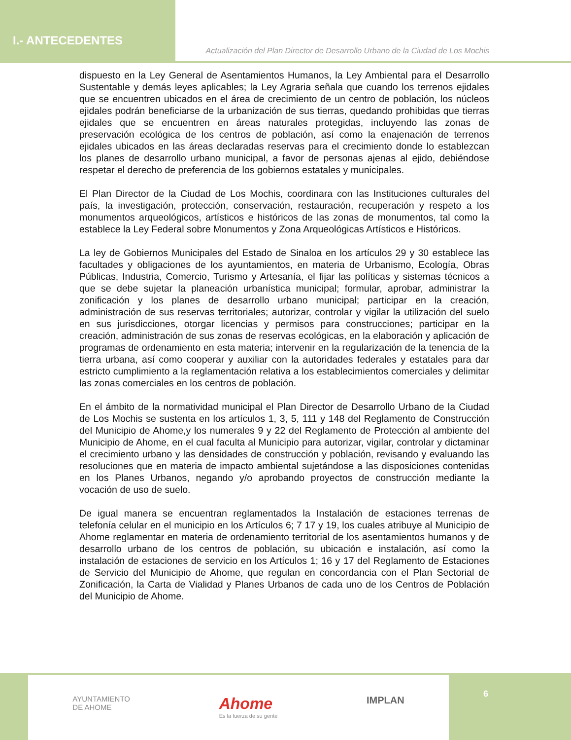I.- ANTECEDENTES
Actualización del Plan Director de Desarrollo Urbano de la Ciudad de Los Mochis
dispuesto en la Ley General de Asentamientos Humanos, la Ley Ambiental para el Desarrollo Sustentable y demás leyes aplicables; la Ley Agraria señala que cuando los terrenos ejidales que se encuentren ubicados en el área de crecimiento de un centro de población, los núcleos ejidales podrán beneficiarse de la urbanización de sus tierras, quedando prohibidas que tierras ejidales que se encuentren en áreas naturales protegidas, incluyendo las zonas de preservación ecológica de los centros de población, así como la enajenación de terrenos ejidales ubicados en las áreas declaradas reservas para el crecimiento donde lo establezcan los planes de desarrollo urbano municipal, a favor de personas ajenas al ejido, debiéndose respetar el derecho de preferencia de los gobiernos estatales y municipales.
El Plan Director de la Ciudad de Los Mochis, coordinara con las Instituciones culturales del país, la investigación, protección, conservación, restauración, recuperación y respeto a los monumentos arqueológicos, artísticos e históricos de las zonas de monumentos, tal como la establece la Ley Federal sobre Monumentos y Zona Arqueológicas Artísticos e Históricos.
La ley de Gobiernos Municipales del Estado de Sinaloa en los artículos 29 y 30 establece las facultades y obligaciones de los ayuntamientos, en materia de Urbanismo, Ecología, Obras Públicas, Industria, Comercio, Turismo y Artesanía, el fijar las políticas y sistemas técnicos a que se debe sujetar la planeación urbanística municipal; formular, aprobar, administrar la zonificación y los planes de desarrollo urbano municipal; participar en la creación, administración de sus reservas territoriales; autorizar, controlar y vigilar la utilización del suelo en sus jurisdicciones, otorgar licencias y permisos para construcciones; participar en la creación, administración de sus zonas de reservas ecológicas, en la elaboración y aplicación de programas de ordenamiento en esta materia; intervenir en la regularización de la tenencia de la tierra urbana, así como cooperar y auxiliar con la autoridades federales y estatales para dar estricto cumplimiento a la reglamentación relativa a los establecimientos comerciales y delimitar las zonas comerciales en los centros de población.
En el ámbito de la normatividad municipal el Plan Director de Desarrollo Urbano de la Ciudad de Los Mochis se sustenta en los artículos 1, 3, 5, 111 y 148 del Reglamento de Construcción del Municipio de Ahome,y los numerales 9 y 22 del Reglamento de Protección al ambiente del Municipio de Ahome, en el cual faculta al Municipio para autorizar, vigilar, controlar y dictaminar el crecimiento urbano y las densidades de construcción y población, revisando y evaluando las resoluciones que en materia de impacto ambiental sujetándose a las disposiciones contenidas en los Planes Urbanos, negando y/o aprobando proyectos de construcción mediante la vocación de uso de suelo.
De igual manera se encuentran reglamentados la Instalación de estaciones terrenas de telefonía celular en el municipio en los Artículos 6; 7 17 y 19, los cuales atribuye al Municipio de Ahome reglamentar en materia de ordenamiento territorial de los asentamientos humanos y de desarrollo urbano de los centros de población, su ubicación e instalación, así como la instalación de estaciones de servicio en los Artículos 1; 16 y 17 del Reglamento de Estaciones de Servicio del Municipio de Ahome, que regulan en concordancia con el Plan Sectorial de Zonificación, la Carta de Vialidad y Planes Urbanos de cada uno de los Centros de Población del Municipio de Ahome.
AYUNTAMIENTO
DE AHOME
Ahome
Es la fuerza de su gente
IMPLAN
6